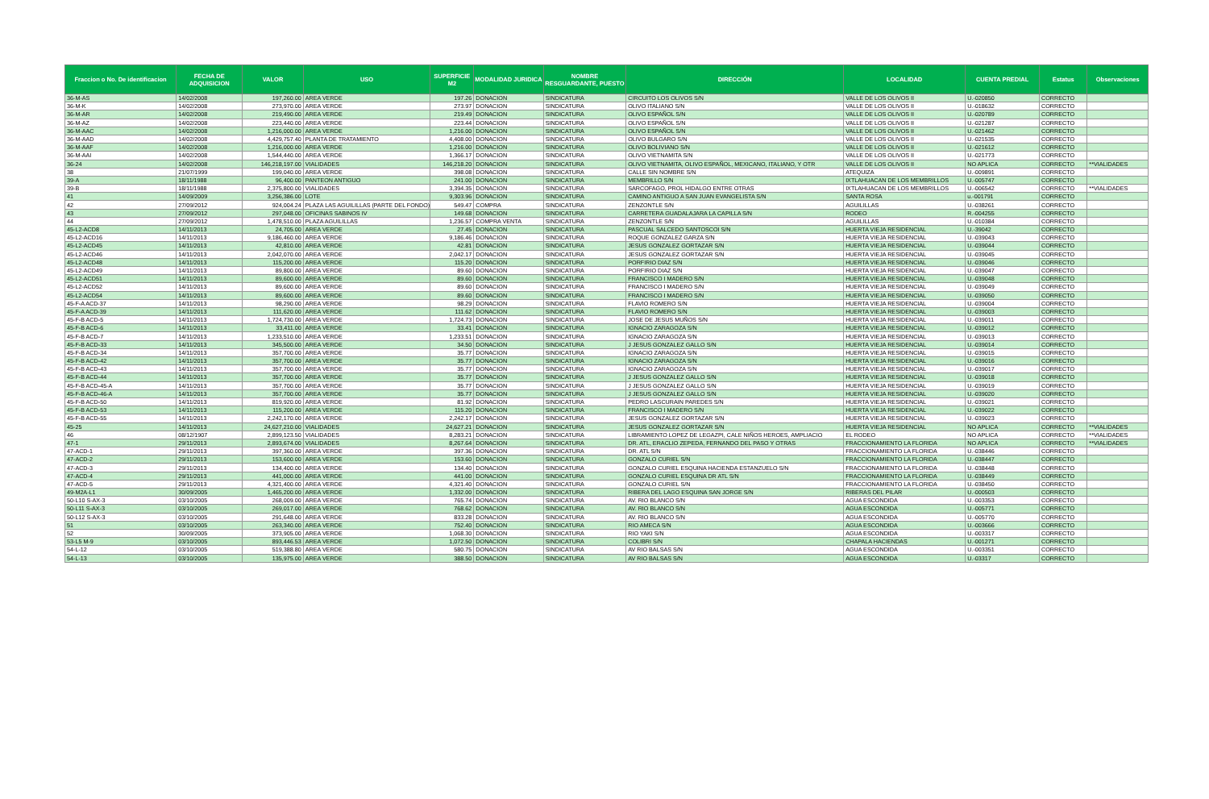| Fraccion o No. De identificacion | FECHA DE ADQUISICION | VALOR | USO | SUPERFICIE M2 | MODALIDAD JURIDICA | NOMBRE RESGUARDANTE, PUESTO | DIRECCIÓN | LOCALIDAD | CUENTA PREDIAL | Estatus | Observaciones |
| --- | --- | --- | --- | --- | --- | --- | --- | --- | --- | --- | --- |
| 36-M-AS | 14/02/2008 | 197,260.00 | AREA VERDE | 197.26 | DONACION | SINDICATURA | CIRCUITO LOS OLIVOS S/N | VALLE DE LOS OLIVOS II | U.-020850 | CORRECTO | |
| 36-M-K | 14/02/2008 | 273,970.00 | AREA VERDE | 273.97 | DONACION | SINDICATURA | OLIVO ITALIANO S/N | VALLE DE LOS OLIVOS II | U.-018632 | CORRECTO | |
| 36-M-AR | 14/02/2008 | 219,490.00 | AREA VERDE | 219.49 | DONACION | SINDICATURA | OLIVO ESPAÑOL S/N | VALLE DE LOS OLIVOS II | U.-020789 | CORRECTO | |
| 36-M-AZ | 14/02/2008 | 223,440.00 | AREA VERDE | 223.44 | DONACION | SINDICATURA | OLIVO ESPAÑOL S/N | VALLE DE LOS OLIVOS II | U.-021287 | CORRECTO | |
| 36-M-AAC | 14/02/2008 | 1,216,000.00 | AREA VERDE | 1,216.00 | DONACION | SINDICATURA | OLIVO ESPAÑOL S/N | VALLE DE LOS OLIVOS II | U.-021462 | CORRECTO | |
| 36-M-AAD | 14/02/2008 | 4,429,757.40 | PLANTA DE TRATAMIENTO | 4,408.00 | DONACION | SINDICATURA | OLIVO BULGARO S/N | VALLE DE LOS OLIVOS II | U.-021535 | CORRECTO | |
| 36-M-AAF | 14/02/2008 | 1,216,000.00 | AREA VERDE | 1,216.00 | DONACION | SINDICATURA | OLIVO BOLIVIANO S/N | VALLE DE LOS OLIVOS II | U.-021612 | CORRECTO | |
| 36-M-AAI | 14/02/2008 | 1,544,440.00 | AREA VERDE | 1,366.17 | DONACION | SINDICATURA | OLIVO VIETNAMITA S/N | VALLE DE LOS OLIVOS II | U.-021773 | CORRECTO | |
| 36-24 | 14/02/2008 | 146,218,197.00 | VIALIDADES | 146,218.20 | DONACION | SINDICATURA | OLIVO VIETNAMITA, OLIVO ESPAÑOL, MEXICANO, ITALIANO, Y OTR | VALLE DE LOS OLIVOS II | NO APLICA | CORRECTO | **VIALIDADES |
| 38 | 21/07/1999 | 199,040.00 | AREA VERDE | 398.08 | DONACION | SINDICATURA | CALLE SIN NOMBRE S/N | ATEQUIZA | U.-009891 | CORRECTO | |
| 39-A | 18/11/1988 | 96,400.00 | PANTEON ANTIGUO | 241.00 | DONACION | SINDICATURA | MEMBRILLO S/N | IXTLAHUACAN DE LOS MEMBRILLOS | U.-005747 | CORRECTO | |
| 39-B | 18/11/1988 | 2,375,800.00 | VIALIDADES | 3,394.35 | DONACION | SINDICATURA | SARCOFAGO, PROL HIDALGO ENTRE OTRAS | IXTLAHUACAN DE LOS MEMBRILLOS | U.-006542 | CORRECTO | **VIALIDADES |
| 41 | 14/09/2009 | 3,256,386.00 | LOTE | 9,303.96 | DONACION | SINDICATURA | CAMINO ANTIGUO A SAN JUAN EVANGELISTA S/N | SANTA ROSA | u.-001791 | CORRECTO | |
| 42 | 27/09/2012 | 924,004.24 | PLAZA LAS AGUILILLAS (PARTE DEL FONDO) | 549.47 | COMPRA | SINDICATURA | ZENZONTLE S/N | AGUILILLAS | U.-038261 | CORRECTO | |
| 43 | 27/09/2012 | 297,048.00 | OFICINAS SABINOS IV | 149.68 | DONACION | SINDICATURA | CARRETERA GUADALAJARA LA CAPILLA S/N | RODEO | R.-004255 | CORRECTO | |
| 44 | 27/09/2012 | 1,478,510.00 | PLAZA AGUILILLAS | 1,236.57 | COMPRA VENTA | SINDICATURA | ZENZONTLE S/N | AGUILILLAS | U.-010384 | CORRECTO | |
| 45-L2-ACD8 | 14/11/2013 | 24,705.00 | AREA VERDE | 27.45 | DONACION | SINDICATURA | PASCUAL SALCEDO SANTOSCOI S/N | HUERTA VIEJA RESIDENCIAL | U.-39042 | CORRECTO | |
| 45-L2-ACD16 | 14/11/2013 | 9,186,460.00 | AREA VERDE | 9,186.46 | DONACION | SINDICATURA | ROQUE GONZALEZ GARZA S/N | HUERTA VIEJA RESIDENCIAL | U.-039043 | CORRECTO | |
| 45-L2-ACD45 | 14/11/2013 | 42,810.00 | AREA VERDE | 42.81 | DONACION | SINDICATURA | JESUS GONZALEZ GORTAZAR S/N | HUERTA VIEJA RESIDENCIAL | U.-039044 | CORRECTO | |
| 45-L2-ACD46 | 14/11/2013 | 2,042,070.00 | AREA VERDE | 2,042.17 | DONACION | SINDICATURA | JESUS GONZALEZ GORTAZAR S/N | HUERTA VIEJA RESIDENCIAL | U.-039045 | CORRECTO | |
| 45-L2-ACD48 | 14/11/2013 | 115,200.00 | AREA VERDE | 115.20 | DONACION | SINDICATURA | PORFIRIO DIAZ S/N | HUERTA VIEJA RESIDENCIAL | U.-039046 | CORRECTO | |
| 45-L2-ACD49 | 14/11/2013 | 89,800.00 | AREA VERDE | 89.60 | DONACION | SINDICATURA | PORFIRIO DIAZ S/N | HUERTA VIEJA RESIDENCIAL | U.-039047 | CORRECTO | |
| 45-L2-ACD51 | 14/11/2013 | 89,600.00 | AREA VERDE | 89.60 | DONACION | SINDICATURA | FRANCISCO I MADERO S/N | HUERTA VIEJA RESIDENCIAL | U.-039048 | CORRECTO | |
| 45-L2-ACD52 | 14/11/2013 | 89,600.00 | AREA VERDE | 89.60 | DONACION | SINDICATURA | FRANCISCO I MADERO S/N | HUERTA VIEJA RESIDENCIAL | U.-039049 | CORRECTO | |
| 45-L2-ACD54 | 14/11/2013 | 89,600.00 | AREA VERDE | 89.60 | DONACION | SINDICATURA | FRANCISCO I MADERO S/N | HUERTA VIEJA RESIDENCIAL | U.-039050 | CORRECTO | |
| 45-F-A ACD-37 | 14/11/2013 | 98,290.00 | AREA VERDE | 98.29 | DONACION | SINDICATURA | FLAVIO ROMERO S/N | HUERTA VIEJA RESIDENCIAL | U.-039004 | CORRECTO | |
| 45-F-A ACD-39 | 14/11/2013 | 111,620.00 | AREA VERDE | 111.62 | DONACION | SINDICATURA | FLAVIO ROMERO S/N | HUERTA VIEJA RESIDENCIAL | U.-039003 | CORRECTO | |
| 45-F-B ACD-5 | 14/11/2013 | 1,724,730.00 | AREA VERDE | 1,724.73 | DONACION | SINDICATURA | JOSE DE JESUS MUÑOS S/N | HUERTA VIEJA RESIDENCIAL | U.-039011 | CORRECTO | |
| 45-F-B ACD-6 | 14/11/2013 | 33,411.00 | AREA VERDE | 33.41 | DONACION | SINDICATURA | IGNACIO ZARAGOZA S/N | HUERTA VIEJA RESIDENCIAL | U.-039012 | CORRECTO | |
| 45-F-B ACD-7 | 14/11/2013 | 1,233,510.00 | AREA VERDE | 1,233.51 | DONACION | SINDICATURA | IGNACIO ZARAGOZA S/N | HUERTA VIEJA RESIDENCIAL | U.-039013 | CORRECTO | |
| 45-F-B ACD-33 | 14/11/2013 | 345,500.00 | AREA VERDE | 34.50 | DONACION | SINDICATURA | J JESUS GONZALEZ GALLO S/N | HUERTA VIEJA RESIDENCIAL | U.-039014 | CORRECTO | |
| 45-F-B ACD-34 | 14/11/2013 | 357,700.00 | AREA VERDE | 35.77 | DONACION | SINDICATURA | IGNACIO ZARAGOZA S/N | HUERTA VIEJA RESIDENCIAL | U.-039015 | CORRECTO | |
| 45-F-B ACD-42 | 14/11/2013 | 357,700.00 | AREA VERDE | 35.77 | DONACION | SINDICATURA | IGNACIO ZARAGOZA S/N | HUERTA VIEJA RESIDENCIAL | U.-039016 | CORRECTO | |
| 45-F-B ACD-43 | 14/11/2013 | 357,700.00 | AREA VERDE | 35.77 | DONACION | SINDICATURA | IGNACIO ZARAGOZA S/N | HUERTA VIEJA RESIDENCIAL | U.-039017 | CORRECTO | |
| 45-F-B ACD-44 | 14/11/2013 | 357,700.00 | AREA VERDE | 35.77 | DONACION | SINDICATURA | J JESUS GONZALEZ GALLO S/N | HUERTA VIEJA RESIDENCIAL | U.-039018 | CORRECTO | |
| 45-F-B ACD-45-A | 14/11/2013 | 357,700.00 | AREA VERDE | 35.77 | DONACION | SINDICATURA | J JESUS GONZALEZ GALLO S/N | HUERTA VIEJA RESIDENCIAL | U.-039019 | CORRECTO | |
| 45-F-B ACD-46-A | 14/11/2013 | 357,700.00 | AREA VERDE | 35.77 | DONACION | SINDICATURA | J JESUS GONZALEZ GALLO S/N | HUERTA VIEJA RESIDENCIAL | U.-039020 | CORRECTO | |
| 45-F-B ACD-50 | 14/11/2013 | 819,920.00 | AREA VERDE | 81.92 | DONACION | SINDICATURA | PEDRO LASCURAIN PAREDES S/N | HUERTA VIEJA RESIDENCIAL | U.-039021 | CORRECTO | |
| 45-F-B ACD-53 | 14/11/2013 | 115,200.00 | AREA VERDE | 115.20 | DONACION | SINDICATURA | FRANCISCO I MADERO S/N | HUERTA VIEJA RESIDENCIAL | U.-039022 | CORRECTO | |
| 45-F-B ACD-55 | 14/11/2013 | 2,242,170.00 | AREA VERDE | 2,242.17 | DONACION | SINDICATURA | JESUS GONZALEZ GORTAZAR S/N | HUERTA VIEJA RESIDENCIAL | U.-039023 | CORRECTO | |
| 45-25 | 14/11/2013 | 24,627,210.00 | VIALIDADES | 24,627.21 | DONACION | SINDICATURA | JESUS GONZALEZ GORTAZAR S/N | HUERTA VIEJA RESIDENCIAL | NO APLICA | CORRECTO | **VIALIDADES |
| 46 | 08/12/1907 | 2,899,123.50 | VIALIDADES | 8,283.21 | DONACION | SINDICATURA | LIBRAMIENTO LOPEZ DE LEGAZPI, CALE NIÑOS HEROES, AMPLIACIO | EL RODEO | NO APLICA | CORRECTO | **VIALIDADES |
| 47-1 | 29/11/2013 | 2,893,674.00 | VIALIDADES | 8,267.64 | DONACION | SINDICATURA | DR. ATL, ERACLIO ZEPEDA, FERNANDO DEL PASO Y OTRAS | FRACCIONAMIENTO LA FLORIDA | NO APLICA | CORRECTO | **VIALIDADES |
| 47-ACD-1 | 29/11/2013 | 397,360.00 | AREA VERDE | 397.36 | DONACION | SINDICATURA | DR. ATL S/N | FRACCIONAMIENTO LA FLORIDA | U.-038446 | CORRECTO | |
| 47-ACD-2 | 29/11/2013 | 153,600.00 | AREA VERDE | 153.60 | DONACION | SINDICATURA | GONZALO CURIEL S/N | FRACCIONAMIENTO LA FLORIDA | U.-038447 | CORRECTO | |
| 47-ACD-3 | 29/11/2013 | 134,400.00 | AREA VERDE | 134.40 | DONACION | SINDICATURA | GONZALO CURIEL ESQUINA HACIENDA ESTANZUELO S/N | FRACCIONAMIENTO LA FLORIDA | U.-038448 | CORRECTO | |
| 47-ACD-4 | 29/11/2013 | 441,000.00 | AREA VERDE | 441.00 | DONACION | SINDICATURA | GONZALO CURIEL ESQUINA DR ATL S/N | FRACCIONAMIENTO LA FLORIDA | U.-038449 | CORRECTO | |
| 47-ACD-5 | 29/11/2013 | 4,321,400.00 | AREA VERDE | 4,321.40 | DONACION | SINDICATURA | GONZALO CURIEL S/N | FRACCIONAMIENTO LA FLORIDA | U.-038450 | CORRECTO | |
| 49-M2A-L1 | 30/09/2005 | 1,465,200.00 | AREA VERDE | 1,332.00 | DONACION | SINDICATURA | RIBERA DEL LAGO ESQUINA SAN JORGE S/N | RIBERAS DEL PILAR | U.-000503 | CORRECTO | |
| 50-L10 S-AX-3 | 03/10/2005 | 268,009.00 | AREA VERDE | 765.74 | DONACION | SINDICATURA | AV. RIO BLANCO S/N | AGUA ESCONDIDA | U.-003353 | CORRECTO | |
| 50-L11 S-AX-3 | 03/10/2005 | 269,017.00 | AREA VERDE | 768.62 | DONACION | SINDICATURA | AV. RIO BLANCO S/N | AGUA ESCONDIDA | U.-005771 | CORRECTO | |
| 50-L12 S-AX-3 | 03/10/2005 | 291,648.00 | AREA VERDE | 833.28 | DONACION | SINDICATURA | AV. RIO BLANCO S/N | AGUA ESCONDIDA | U.-005770 | CORRECTO | |
| 51 | 03/10/2005 | 263,340.00 | AREA VERDE | 752.40 | DONACION | SINDICATURA | RIO AMECA S/N | AGUA ESCONDIDA | U.-003666 | CORRECTO | |
| 52 | 30/09/2005 | 373,905.00 | AREA VERDE | 1,068.30 | DONACION | SINDICATURA | RIO YAKI S/N | AGUA ESCONDIDA | U.-003317 | CORRECTO | |
| 53-L5 M-9 | 03/10/2005 | 893,446.53 | AREA VERDE | 1,072.50 | DONACION | SINDICATURA | COLIBRI S/N | CHAPALA HACIENDAS | U.-001271 | CORRECTO | |
| 54-L-12 | 03/10/2005 | 519,388.80 | AREA VERDE | 580.75 | DONACION | SINDICATURA | AV RIO BALSAS S/N | AGUA ESCONDIDA | U.-003351 | CORRECTO | |
| 54-L-13 | 03/10/2005 | 135,975.00 | AREA VERDE | 388.50 | DONACION | SINDICATURA | AV RIO BALSAS S/N | AGUA ESCONDIDA | U.-03317 | CORRECTO | |